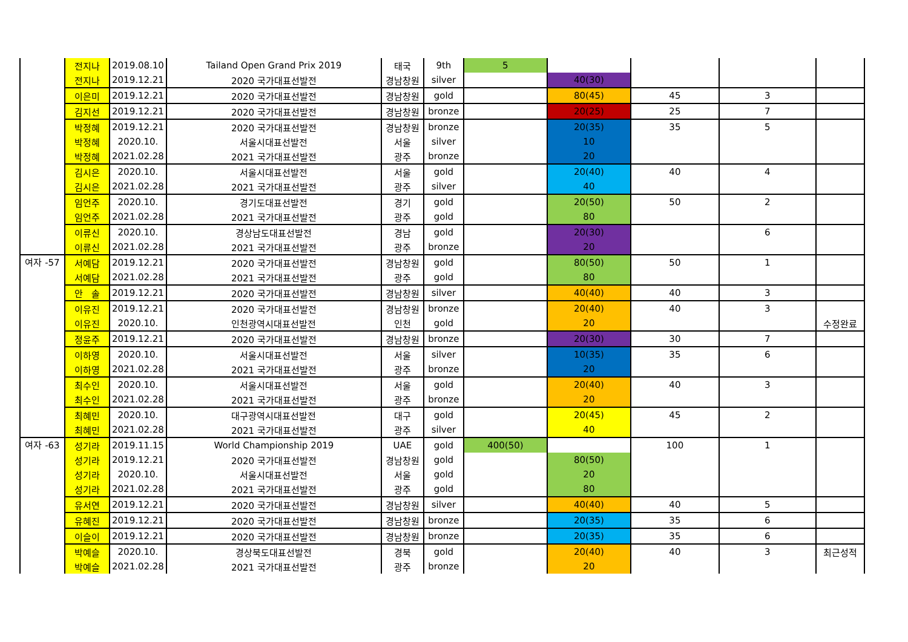| | 전지나 | 2019.08.10 | Tailand Open Grand Prix 2019 | 태국 | 9th | 5 | | | | |
| | 전지나 | 2019.12.21 | 2020 국가대표선발전 | 경남창원 | silver | | 40(30) | | | |
| | 이은미 | 2019.12.21 | 2020 국가대표선발전 | 경남창원 | gold | | 80(45) | 45 | 3 | |
| | 김지선 | 2019.12.21 | 2020 국가대표선발전 | 경남창원 | bronze | | 20(25) | 25 | 7 | |
| | 박정혜 | 2019.12.21 | 2020 국가대표선발전 | 경남창원 | bronze | | 20(35) | 35 | 5 | |
| | 박정혜 | 2020.10. | 서울시대표선발전 | 서울 | silver | | 10 | | | |
| | 박정혜 | 2021.02.28 | 2021 국가대표선발전 | 광주 | bronze | | 20 | | | |
| | 김시은 | 2020.10. | 서울시대표선발전 | 서울 | gold | | 20(40) | 40 | 4 | |
| | 김시은 | 2021.02.28 | 2021 국가대표선발전 | 광주 | silver | | 40 | | | |
| | 임언주 | 2020.10. | 경기도대표선발전 | 경기 | gold | | 20(50) | 50 | 2 | |
| | 임언주 | 2021.02.28 | 2021 국가대표선발전 | 광주 | gold | | 80 | | | |
| | 이류신 | 2020.10. | 경상남도대표선발전 | 경남 | gold | | 20(30) | | 6 | |
| | 이류신 | 2021.02.28 | 2021 국가대표선발전 | 광주 | bronze | | 20 | | | |
| 여자 -57 | 서예담 | 2019.12.21 | 2020 국가대표선발전 | 경남창원 | gold | | 80(50) | 50 | 1 | |
| | 서예담 | 2021.02.28 | 2021 국가대표선발전 | 광주 | gold | | 80 | | | |
| | 안 솔 | 2019.12.21 | 2020 국가대표선발전 | 경남창원 | silver | | 40(40) | 40 | 3 | |
| | 이유진 | 2019.12.21 | 2020 국가대표선발전 | 경남창원 | bronze | | 20(40) | 40 | 3 | |
| | 이유진 | 2020.10. | 인천광역시대표선발전 | 인천 | gold | | 20 | | | 수정완료 |
| | 정윤주 | 2019.12.21 | 2020 국가대표선발전 | 경남창원 | bronze | | 20(30) | 30 | 7 | |
| | 이하영 | 2020.10. | 서울시대표선발전 | 서울 | silver | | 10(35) | 35 | 6 | |
| | 이하영 | 2021.02.28 | 2021 국가대표선발전 | 광주 | bronze | | 20 | | | |
| | 최수인 | 2020.10. | 서울시대표선발전 | 서울 | gold | | 20(40) | 40 | 3 | |
| | 최수인 | 2021.02.28 | 2021 국가대표선발전 | 광주 | bronze | | 20 | | | |
| | 최혜민 | 2020.10. | 대구광역시대표선발전 | 대구 | gold | | 20(45) | 45 | 2 | |
| | 최혜민 | 2021.02.28 | 2021 국가대표선발전 | 광주 | silver | | 40 | | | |
| 여자 -63 | 성기라 | 2019.11.15 | World Championship 2019 | UAE | gold | 400(50) | | 100 | 1 | |
| | 성기라 | 2019.12.21 | 2020 국가대표선발전 | 경남창원 | gold | | 80(50) | | | |
| | 성기라 | 2020.10. | 서울시대표선발전 | 서울 | gold | | 20 | | | |
| | 성기라 | 2021.02.28 | 2021 국가대표선발전 | 광주 | gold | | 80 | | | |
| | 유서연 | 2019.12.21 | 2020 국가대표선발전 | 경남창원 | silver | | 40(40) | 40 | 5 | |
| | 유혜진 | 2019.12.21 | 2020 국가대표선발전 | 경남창원 | bronze | | 20(35) | 35 | 6 | |
| | 이슬이 | 2019.12.21 | 2020 국가대표선발전 | 경남창원 | bronze | | 20(35) | 35 | 6 | |
| | 박예슬 | 2020.10. | 경상북도대표선발전 | 경북 | gold | | 20(40) | 40 | 3 | 최근성적 |
| | 박예슬 | 2021.02.28 | 2021 국가대표선발전 | 광주 | bronze | | 20 | | | |